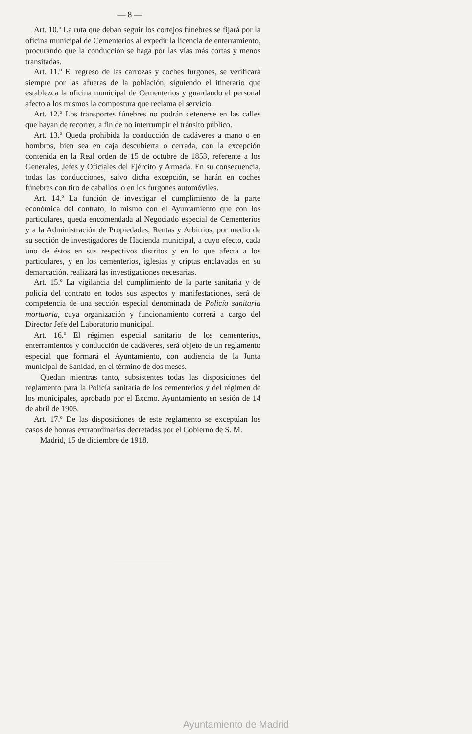— 8 —
Art. 10.º La ruta que deban seguir los cortejos fúnebres se fijará por la oficina municipal de Cementerios al expedir la licencia de enterramiento, procurando que la conducción se haga por las vías más cortas y menos transitadas.
Art. 11.º El regreso de las carrozas y coches furgones, se verificará siempre por las afueras de la población, siguiendo el itinerario que establezca la oficina municipal de Cementerios y guardando el personal afecto a los mismos la compostura que reclama el servicio.
Art. 12.º Los transportes fúnebres no podrán detenerse en las calles que hayan de recorrer, a fin de no interrumpir el tránsito público.
Art. 13.º Queda prohibida la conducción de cadáveres a mano o en hombros, bien sea en caja descubierta o cerrada, con la excepción contenida en la Real orden de 15 de octubre de 1853, referente a los Generales, Jefes y Oficiales del Ejército y Armada. En su consecuencia, todas las conducciones, salvo dicha excepción, se harán en coches fúnebres con tiro de caballos, o en los furgones automóviles.
Art. 14.º La función de investigar el cumplimiento de la parte económica del contrato, lo mismo con el Ayuntamiento que con los particulares, queda encomendada al Negociado especial de Cementerios y a la Administración de Propiedades, Rentas y Arbitrios, por medio de su sección de investigadores de Hacienda municipal, a cuyo efecto, cada uno de éstos en sus respectivos distritos y en lo que afecta a los particulares, y en los cementerios, iglesias y criptas enclavadas en su demarcación, realizará las investigaciones necesarias.
Art. 15.º La vigilancia del cumplimiento de la parte sanitaria y de policía del contrato en todos sus aspectos y manifestaciones, será de competencia de una sección especial denominada de Policía sanitaria mortuoria, cuya organización y funcionamiento correrá a cargo del Director Jefe del Laboratorio municipal.
Art. 16.º El régimen especial sanitario de los cementerios, enterramientos y conducción de cadáveres, será objeto de un reglamento especial que formará el Ayuntamiento, con audiencia de la Junta municipal de Sanidad, en el término de dos meses.
Quedan mientras tanto, subsistentes todas las disposiciones del reglamento para la Policía sanitaria de los cementerios y del régimen de los municipales, aprobado por el Excmo. Ayuntamiento en sesión de 14 de abril de 1905.
Art. 17.º De las disposiciones de este reglamento se exceptúan los casos de honras extraordinarias decretadas por el Gobierno de S. M.
Madrid, 15 de diciembre de 1918.
Ayuntamiento de Madrid